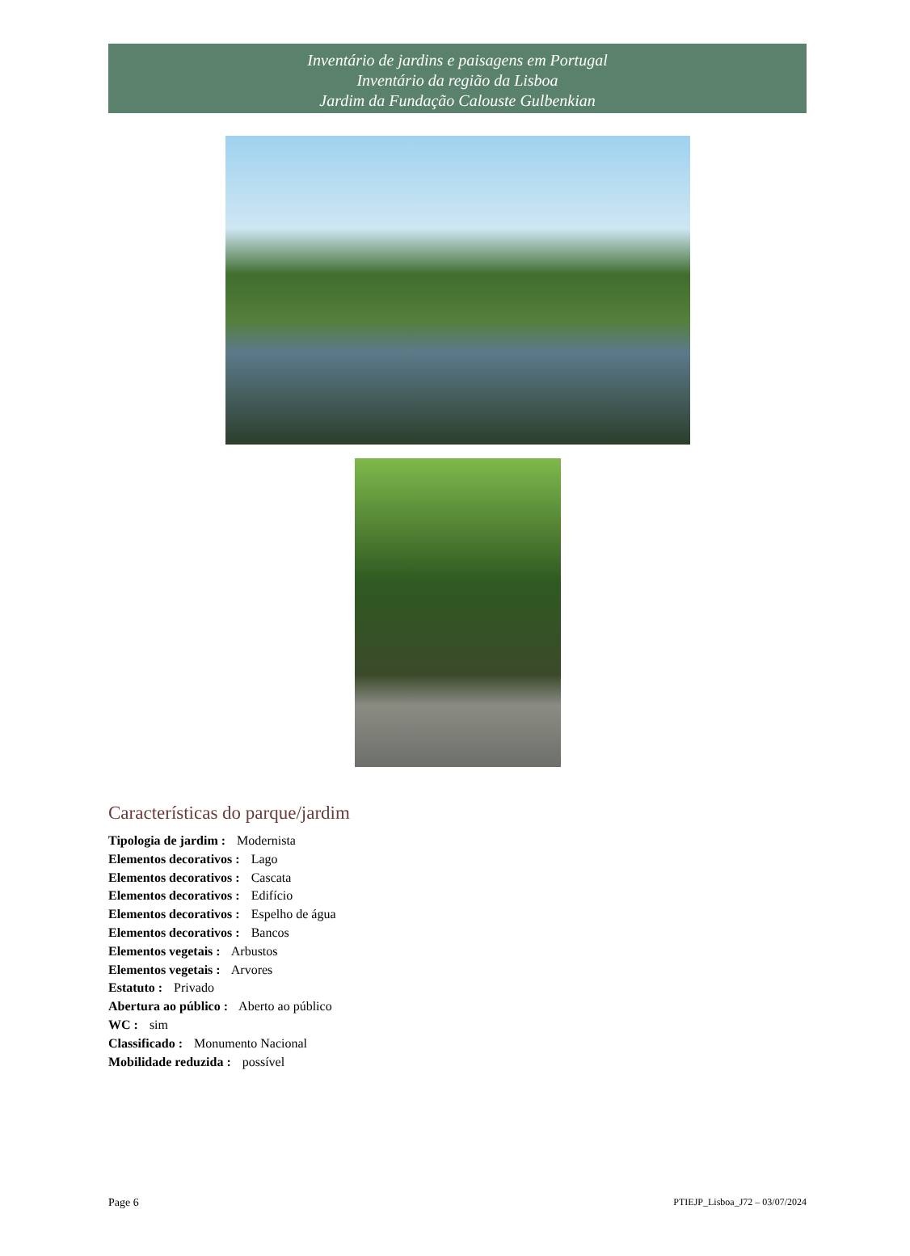Inventário de jardins e paisagens em Portugal
Inventário da região da Lisboa
Jardim da Fundação Calouste Gulbenkian
Características do parque/jardim
Tipologia de jardim : Modernista
Elementos decorativos : Lago
Elementos decorativos : Cascata
Elementos decorativos : Edifício
Elementos decorativos : Espelho de água
Elementos decorativos : Bancos
Elementos vegetais : Arbustos
Elementos vegetais : Arvores
Estatuto : Privado
Abertura ao público : Aberto ao público
WC : sim
Classificado : Monumento Nacional
Mobilidade reduzida : possível
Page 6 PTIEJP_Lisboa_J72 – 03/07/2024